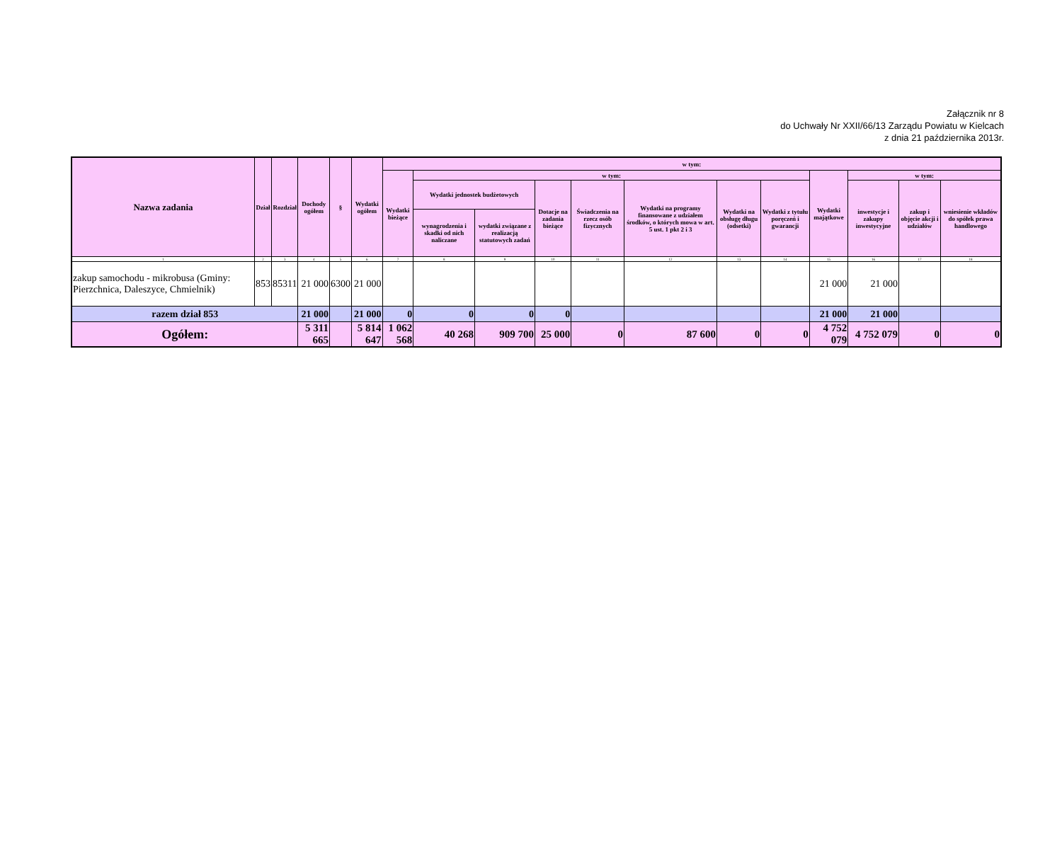Załącznik nr 8
do Uchwały Nr XXII/66/13 Zarządu Powiatu w Kielcach
z dnia 21 października 2013r.
| Nazwa zadania | Dział | Rozdział | Dochody ogółem | § | Wydatki ogółem | w tym: | | | | | | | | | | | |
| --- | --- | --- | --- | --- | --- | --- | --- | --- | --- | --- | --- | --- | --- | --- | --- | --- | --- |
| | | | | | | Wydatki bieżące | w tym: | | | | | | | Wydatki majątkowe | w tym: | | |
| | | | | | | | Wydatki jednostek budżetowych | | Dotacje na zadania bieżące | Świadczenia na rzecz osób fizycznych | Wydatki na programy finansowane z udziałem środków, o których mowa w art. 5 ust. 1 pkt 2 i 3 | Wydatki na obsługę długu (odsetki) | Wydatki z tytułu poręczeń i gwarancji | | inwestycje i zakupy inwestycyjne | zakup i objęcie akcji i udziałów | wniesienie wkładów do spółek prawa handlowego |
| | | | | | | | wynagrodzenia i skadki od nich naliczane | wydatki związane z realizacją statutowych zadań | | | | | | | | | |
| 1 | 2 | 3 | 4 | 5 | 6 | 7 | 8 | 9 | 10 | 11 | 12 | 13 | 14 | 15 | 16 | 17 | 18 |
| zakup samochodu - mikrobusa (Gminy: Pierzchnica, Daleszyce, Chmielnik) | 853 | 85311 | 21 000 | 6300 | 21 000 | | | | | | | | | 21 000 | 21 000 | | |
| razem dział 853 | | | 21 000 | | 21 000 | 0 | 0 | 0 | 0 | | | | | 21 000 | 21 000 | | |
| Ogółem: | | | 5 311 665 | | 5 814 647 | 1 062 568 | 40 268 | 909 700 | 25 000 | 0 | 87 600 | 0 | 0 | 4 752 079 | 4 752 079 | 0 | 0 |